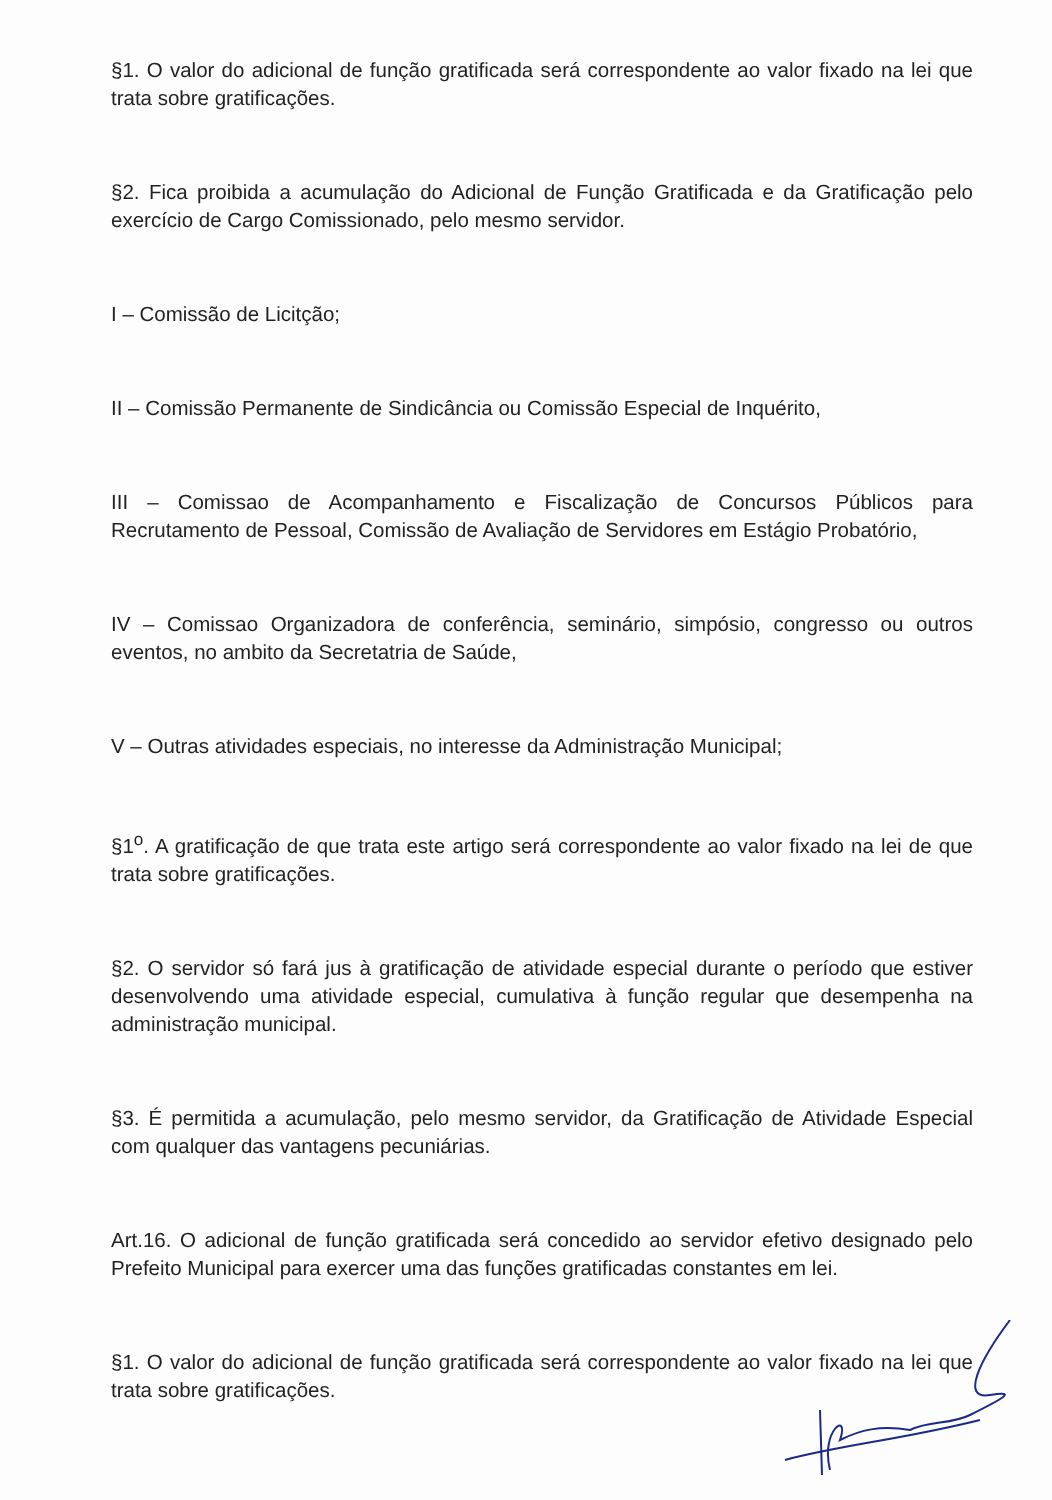§1. O valor do adicional de função gratificada será correspondente ao valor fixado na lei que trata sobre gratificações.
§2. Fica proibida a acumulação do Adicional de Função Gratificada e da Gratificação pelo exercício de Cargo Comissionado, pelo mesmo servidor.
I – Comissão de Licitção;
II – Comissão Permanente de Sindicância ou Comissão Especial de Inquérito,
III – Comissao de Acompanhamento e Fiscalização de Concursos Públicos para Recrutamento de Pessoal, Comissão de Avaliação de Servidores em Estágio Probatório,
IV – Comissao Organizadora de conferência, seminário, simpósio, congresso ou outros eventos, no ambito da Secretatria de Saúde,
V – Outras atividades especiais, no interesse da Administração Municipal;
§1<sup>o</sup>. A gratificação de que trata este artigo será correspondente ao valor fixado na lei de que trata sobre gratificações.
§2. O servidor só fará jus à gratificação de atividade especial durante o período que estiver desenvolvendo uma atividade especial, cumulativa à função regular que desempenha na administração municipal.
§3. É permitida a acumulação, pelo mesmo servidor, da Gratificação de Atividade Especial com qualquer das vantagens pecuniárias.
Art.16. O adicional de função gratificada será concedido ao servidor efetivo designado pelo Prefeito Municipal para exercer uma das funções gratificadas constantes em lei.
§1. O valor do adicional de função gratificada será correspondente ao valor fixado na lei que trata sobre gratificações.